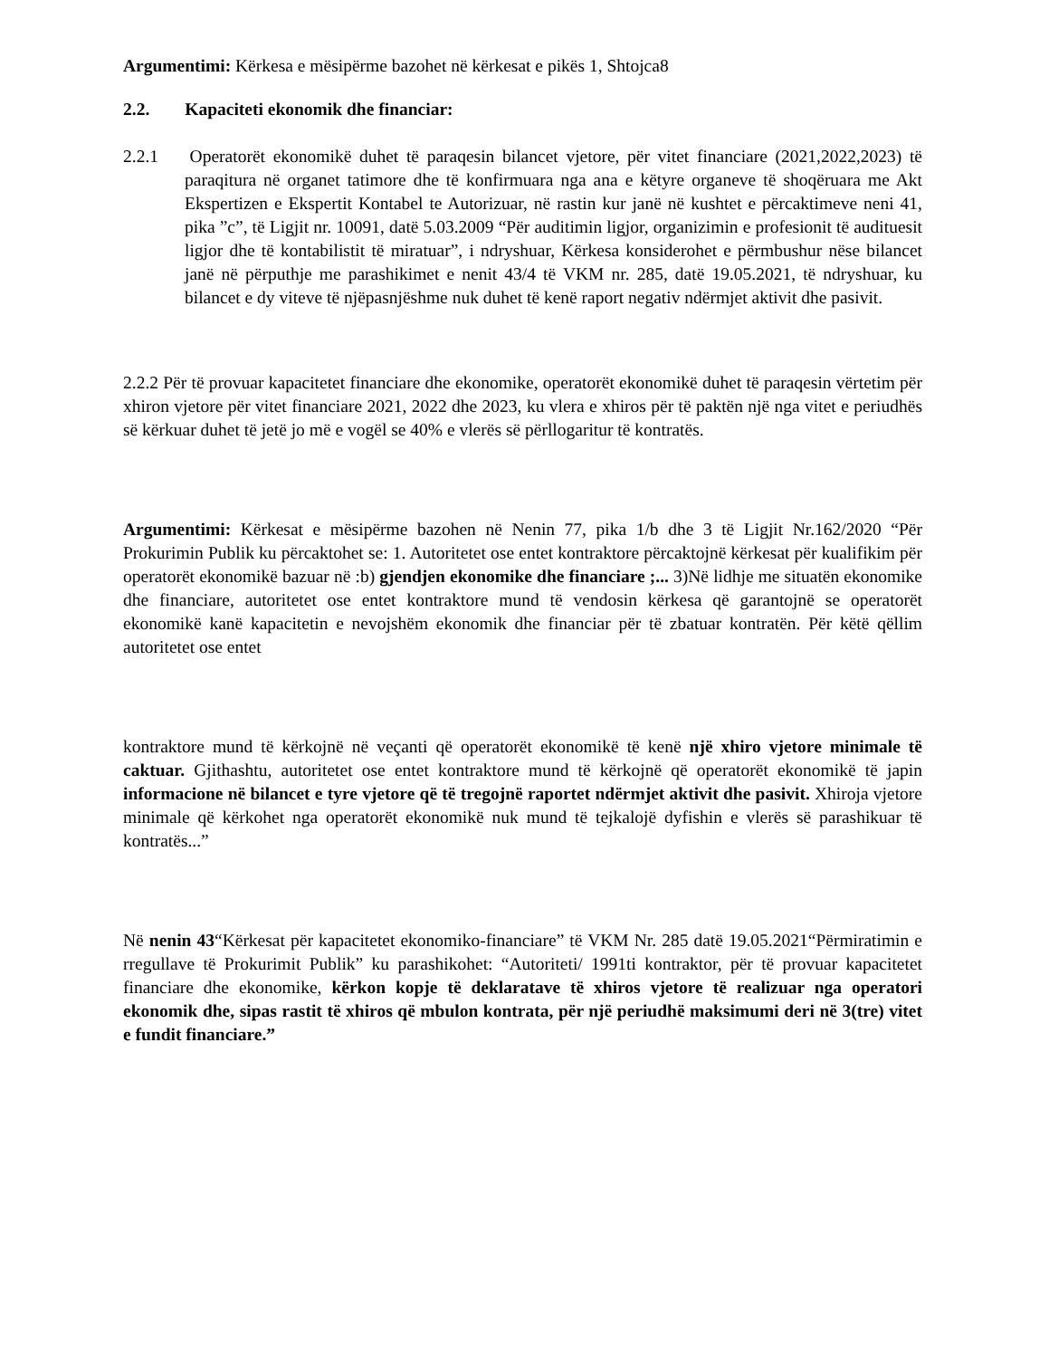Argumentimi: Kërkesa e mësipërme bazohet në kërkesat e pikës 1, Shtojca8
2.2. Kapaciteti ekonomik dhe financiar:
2.2.1 Operatorët ekonomikë duhet të paraqesin bilancet vjetore, për vitet financiare (2021,2022,2023) të paraqitura në organet tatimore dhe të konfirmuara nga ana e këtyre organeve të shoqëruara me Akt Ekspertizen e Ekspertit Kontabel te Autorizuar, në rastin kur janë në kushtet e përcaktimeve neni 41, pika ”c”, të Ligjit nr. 10091, datë 5.03.2009 “Për auditimin ligjor, organizimin e profesionit të audituesit ligjor dhe të kontabilistit të miratuar”, i ndryshuar, Kërkesa konsiderohet e përmbushur nëse bilancet janë në përputhje me parashikimet e nenit 43/4 të VKM nr. 285, datë 19.05.2021, të ndryshuar, ku bilancet e dy viteve të njëpasnjëshme nuk duhet të kenë raport negativ ndërmjet aktivit dhe pasivit.
2.2.2 Për të provuar kapacitetet financiare dhe ekonomike, operatorët ekonomikë duhet të paraqesin vërtetim për xhiron vjetore për vitet financiare 2021, 2022 dhe 2023, ku vlera e xhiros për të paktën një nga vitet e periudhës së kërkuar duhet të jetë jo më e vogël se 40% e vlerës së përllogaritur të kontratës.
Argumentimi: Kërkesat e mësipërme bazohen në Nenin 77, pika 1/b dhe 3 të Ligjit Nr.162/2020 “Për Prokurimin Publik ku përcaktohet se: 1. Autoritetet ose entet kontraktore përcaktojnë kërkesat për kualifikim për operatorët ekonomikë bazuar në :b) gjendjen ekonomike dhe financiare ;... 3)Në lidhje me situatën ekonomike dhe financiare, autoritetet ose entet kontraktore mund të vendosin kërkesa që garantojnë se operatorët ekonomikë kanë kapacitetin e nevojshëm ekonomik dhe financiar për të zbatuar kontratën. Për këtë qëllim autoritetet ose entet
kontraktore mund të kërkojnë në veçanti që operatorët ekonomikë të kenë një xhiro vjetore minimale të caktuar. Gjithashtu, autoritetet ose entet kontraktore mund të kërkojnë që operatorët ekonomikë të japin informacione në bilancet e tyre vjetore që të tregojnë raportet ndërmjet aktivit dhe pasivit. Xhiroja vjetore minimale që kërkohet nga operatorët ekonomikë nuk mund të tejkalojë dyfishin e vlerës së parashikuar të kontratës...”
Në nenin 43“Kërkesat për kapacitetet ekonomiko-financiare” të VKM Nr. 285 datë 19.05.2021“Përmiratimin e rregullave të Prokurimit Publik” ku parashikohet: “Autoriteti/ 1991ti kontraktor, për të provuar kapacitetet financiare dhe ekonomike, kërkon kopje të deklaratave të xhiros vjetore të realizuar nga operatori ekonomik dhe, sipas rastit të xhiros që mbulon kontrata, për një periudhë maksimumi deri në 3(tre) vitet e fundit financiare.”